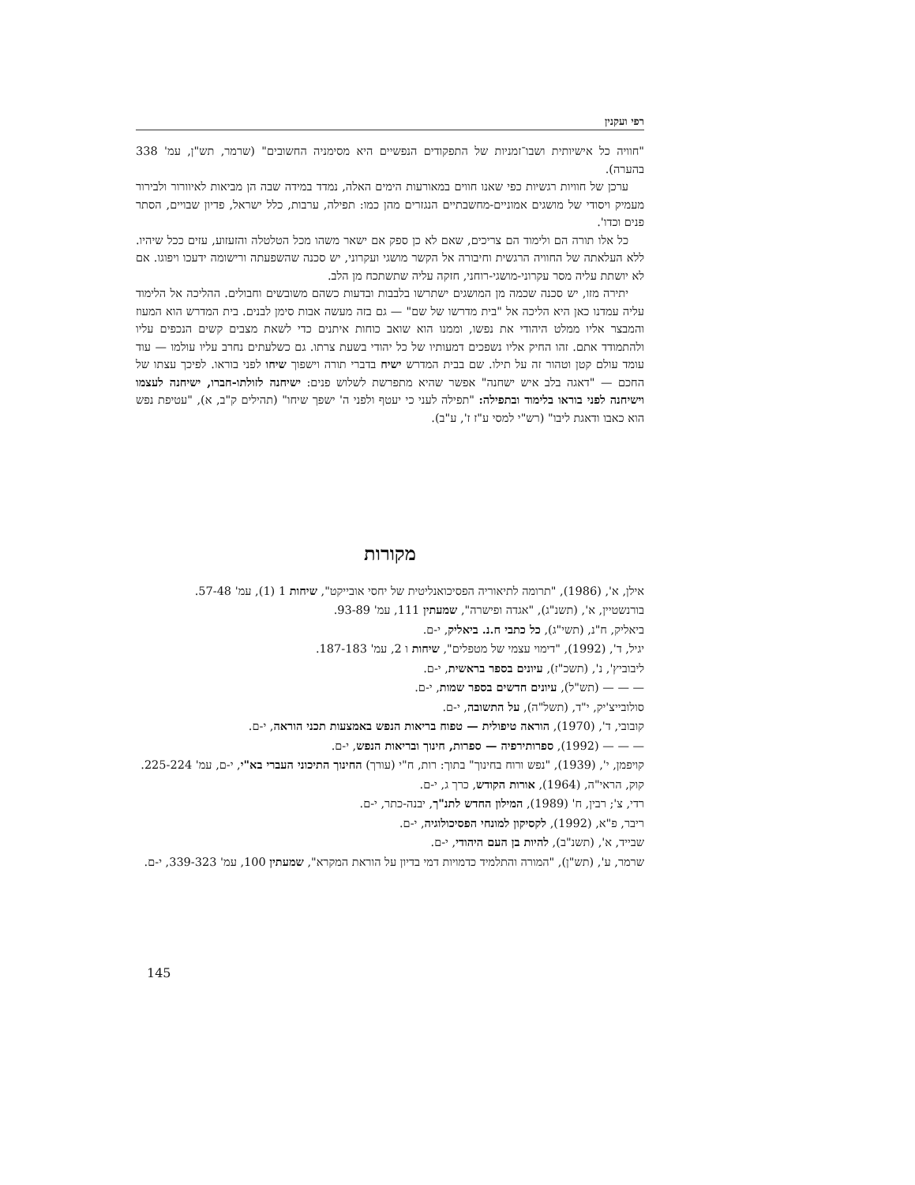רפי ועקנין
"חוויה כל אישיותית ושבו־זמניות של התפקודים הנפשיים היא מסימניה החשובים" (שרמר, תש"ן, עמ' 338 בהערה).
ערכן של חוויות רגשיות כפי שאנו חווים במאורעות הימים האלה, נמדד במידה שבה הן מביאות לאיוורור ולבירור מעמיק ויסודי של מושגים אמוניים-מחשבתיים הנגזרים מהן כמו: תפילה, ערבות, כלל ישראל, פדיון שבויים, הסתר פנים וכדו'.
כל אלו תורה הם ולימוד הם צריכים, שאם לא כן ספק אם ישאר משהו מכל הטלטלה והזעזוע, עזים ככל שיהיו. ללא העלאתה של החוויה הרגשית וחיבורה אל הקשר מושגי ועקרוני, יש סכנה שהשפעתה ורישומה ידעכו ויפוגו. אם לא יושתת עליה מסר עקרוני-מושגי-רוחני, חזקה עליה שתשתכח מן הלב.
יתירה מזו, יש סכנה שכמה מן המושגים ישתרשו בלבבות ובדעות כשהם משובשים וחבולים. ההליכה אל הלימוד עליה עמדנו כאן היא הליכה אל "בית מדרשו של שם" — גם בזה מעשה אבות סימן לבנים. בית המדרש הוא המעוז והמבצר אליו ממלט היהודי את נפשו, וממנו הוא שואב כוחות איתנים כדי לשאת מצבים קשים הנכפים עליו ולהתמודד אתם. זהו החיק אליו נשפכים דמעותיו של כל יהודי בשעת צרתו. גם כשלעתים נחרב עליו עולמו — עוד עומד עולם קטן וטהור זה על תילו. שם בבית המדרש ישיח בדברי תורה וישפוך שיחו לפני בוראו. לפיכך עצתו של החכם — "דאגה בלב איש ישחנה" אפשר שהיא מתפרשת לשלוש פנים: ישיחנה לזולתו-חברו, ישיחנה לעצמו וישיחנה לפני בוראו בלימוד ובתפילה: "תפילה לעני כי יעטף ולפני ה' ישפך שיחו" (תהילים ק"ב, א), "עטיפת נפש הוא כאבו ודאגת ליבו" (רש"י למסי ע"ז ז', ע"ב).
מקורות
אילן, א', (1986), "תרומה לתיאוריה הפסיכואנליטית של יחסי אובייקט", שיחות 1 (1), עמ' 57-48.
בורנשטיין, א', (תשנ"ג), "אגדה ופישרה", שמעתין 111, עמ' 93-89.
ביאליק, ח"נ, (תשי"ג), כל כתבי ח.נ. ביאליק, י-ם.
יגיל, ד', (1992), "דימוי עצמי של מטפלים", שיחות ו 2, עמ' 187-183.
ליבוביץ', נ', (תשכ"ז), עיונים בספר בראשית, י-ם.
— — — (תש"ל), עיונים חדשים בספר שמות, י-ם.
סולובייצ'יק, י"ד, (תשל"ה), על התשובה, י-ם.
קובובי, ד', (1970), הוראה טיפולית — טפוח בריאות הנפש באמצעות תכני הוראה, י-ם.
— — — (1992), ספרותירפיה — ספרות, חינוך ובריאות הנפש, י-ם.
קויפמן, י', (1939), "נפש ורוח בחינוך" בתוך: רות, ח"י (עורך) החינוך התיכוני העברי בא"י, י-ם, עמ' 225-224.
קוק, הראי"ה, (1964), אורות הקודש, כרך ג, י-ם.
רדי, צ'; רבין, ח' (1989), המילון החדש לתנ"ך, יבנה-כתר, י-ם.
ריבר, פ"א, (1992), לקסיקון למונחי הפסיכולוגיה, י-ם.
שבייד, א', (תשנ"ב), להיות בן העם היהודי, י-ם.
שרמר, ע', (תש"ן), "המורה והתלמיד כדמויות דמי בדיון על הוראת המקרא", שמעתין 100, עמ' 339-323, י-ם.
145